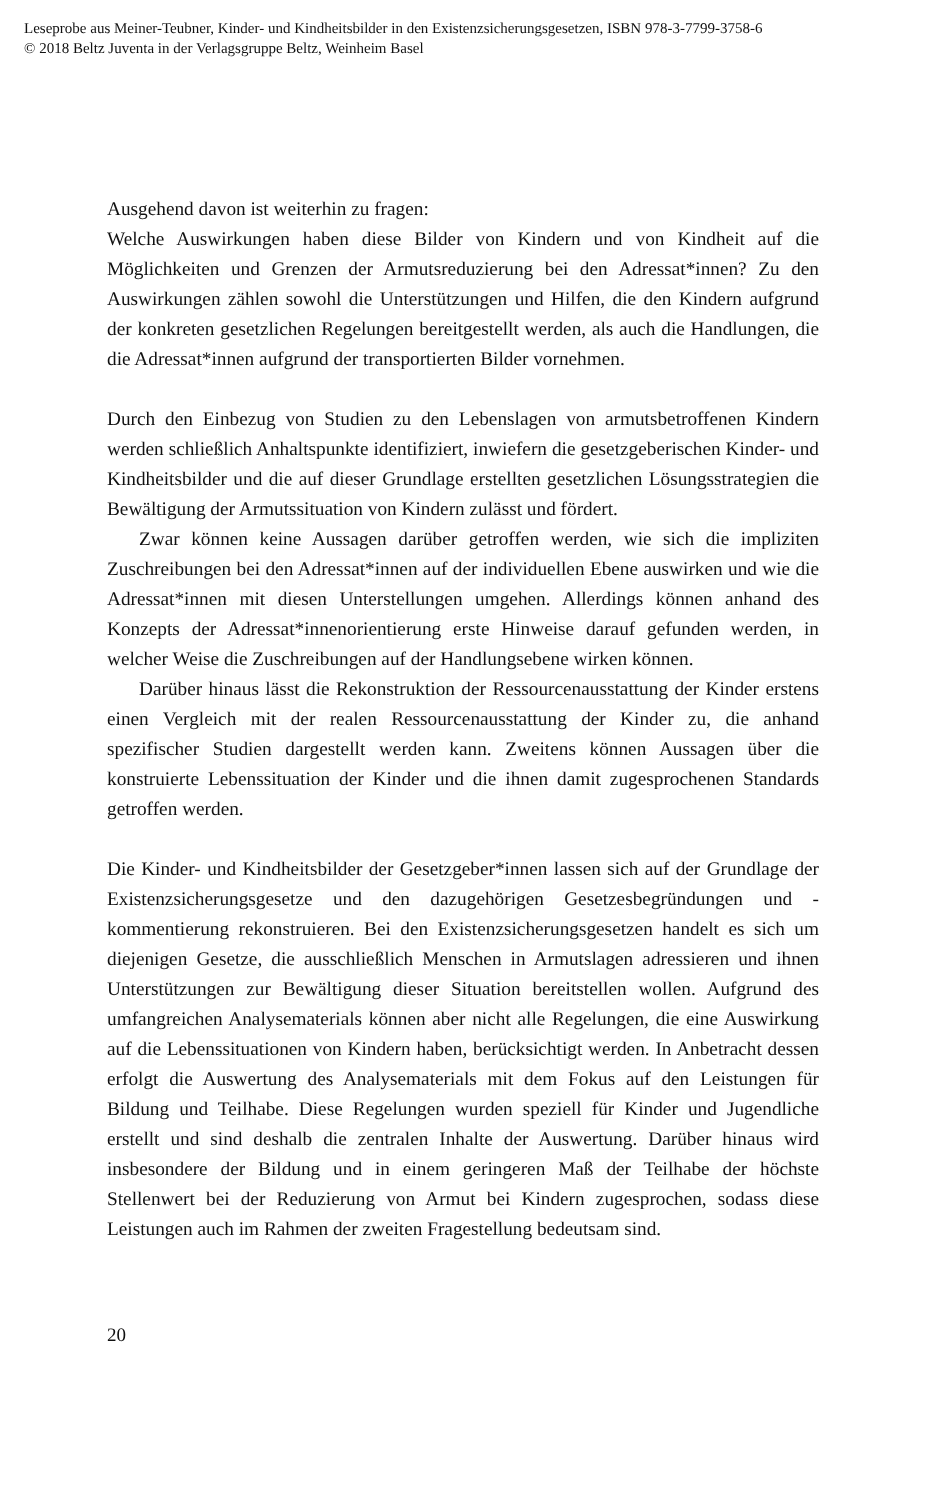Leseprobe aus Meiner-Teubner, Kinder- und Kindheitsbilder in den Existenzsicherungsgesetzen, ISBN 978-3-7799-3758-6
© 2018 Beltz Juventa in der Verlagsgruppe Beltz, Weinheim Basel
Ausgehend davon ist weiterhin zu fragen:
Welche Auswirkungen haben diese Bilder von Kindern und von Kindheit auf die Möglichkeiten und Grenzen der Armutsreduzierung bei den Adressat*innen? Zu den Auswirkungen zählen sowohl die Unterstützungen und Hilfen, die den Kindern aufgrund der konkreten gesetzlichen Regelungen bereitgestellt werden, als auch die Handlungen, die die Adressat*innen aufgrund der transportierten Bilder vornehmen.
Durch den Einbezug von Studien zu den Lebenslagen von armutsbetroffenen Kindern werden schließlich Anhaltspunkte identifiziert, inwiefern die gesetzgeberischen Kinder- und Kindheitsbilder und die auf dieser Grundlage erstellten gesetzlichen Lösungsstrategien die Bewältigung der Armutssituation von Kindern zulässt und fördert.
Zwar können keine Aussagen darüber getroffen werden, wie sich die impliziten Zuschreibungen bei den Adressat*innen auf der individuellen Ebene auswirken und wie die Adressat*innen mit diesen Unterstellungen umgehen. Allerdings können anhand des Konzepts der Adressat*innenorientierung erste Hinweise darauf gefunden werden, in welcher Weise die Zuschreibungen auf der Handlungsebene wirken können.
Darüber hinaus lässt die Rekonstruktion der Ressourcenausstattung der Kinder erstens einen Vergleich mit der realen Ressourcenausstattung der Kinder zu, die anhand spezifischer Studien dargestellt werden kann. Zweitens können Aussagen über die konstruierte Lebenssituation der Kinder und die ihnen damit zugesprochenen Standards getroffen werden.
Die Kinder- und Kindheitsbilder der Gesetzgeber*innen lassen sich auf der Grundlage der Existenzsicherungsgesetze und den dazugehörigen Gesetzesbegründungen und -kommentierung rekonstruieren. Bei den Existenzsicherungsgesetzen handelt es sich um diejenigen Gesetze, die ausschließlich Menschen in Armutslagen adressieren und ihnen Unterstützungen zur Bewältigung dieser Situation bereitstellen wollen. Aufgrund des umfangreichen Analysematerials können aber nicht alle Regelungen, die eine Auswirkung auf die Lebenssituationen von Kindern haben, berücksichtigt werden. In Anbetracht dessen erfolgt die Auswertung des Analysematerials mit dem Fokus auf den Leistungen für Bildung und Teilhabe. Diese Regelungen wurden speziell für Kinder und Jugendliche erstellt und sind deshalb die zentralen Inhalte der Auswertung. Darüber hinaus wird insbesondere der Bildung und in einem geringeren Maß der Teilhabe der höchste Stellenwert bei der Reduzierung von Armut bei Kindern zugesprochen, sodass diese Leistungen auch im Rahmen der zweiten Fragestellung bedeutsam sind.
20